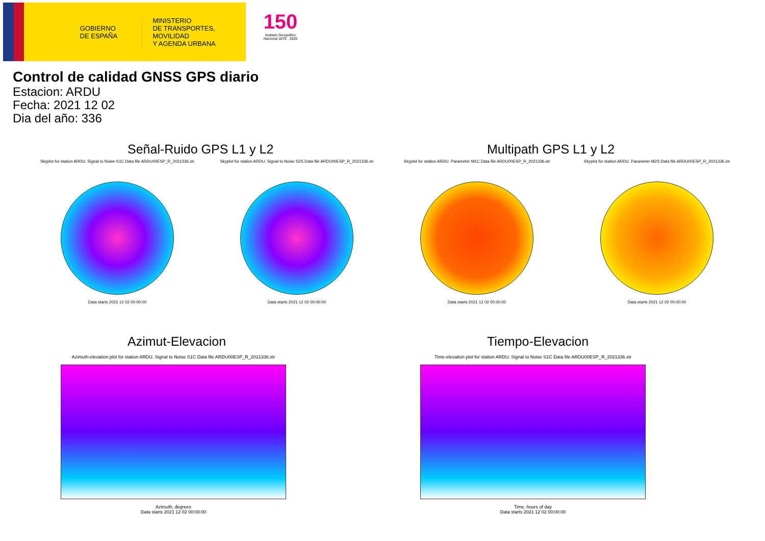GOBIERNO
DE ESPAÑA
MINISTERIO
DE TRANSPORTES, MOVILIDAD
Y AGENDA URBANA
150
Instituto Geográfico Nacional 1870 · 2020
Control de calidad GNSS GPS diario
Estacion: ARDU
Fecha: 2021 12 02
Dia del año: 336
Señal-Ruido GPS L1 y L2 Multipath GPS L1 y L2
Skyplot for station ARDU. Signal to Noise S1C Data file ARDU00ESP_R_2021336.xtr
Data starts 2021 12 02 00:00:00
Skyplot for station ARDU. Signal to Noise S2S Data file ARDU00ESP_R_2021336.xtr
Data starts 2021 12 02 00:00:00
Skyplot for station ARDU. Parameter M1C Data file ARDU00ESP_R_2021336.xtr
Data starts 2021 12 02 00:00:00
Skyplot for station ARDU. Parameter M2S Data file ARDU00ESP_R_2021336.xtr
Data starts 2021 12 02 00:00:00
Azimut-Elevacion Tiempo-Elevacion
Azimuth-elevation plot for station ARDU. Signal to Noise S1C Data file ARDU00ESP_R_2021336.xtr
Azimuth, degrees
Data starts 2021 12 02 00:00:00
Time-elevation plot for station ARDU. Signal to Noise S1C Data file ARDU00ESP_R_2021336.xtr
Time, hours of day
Data starts 2021 12 02 00:00:00